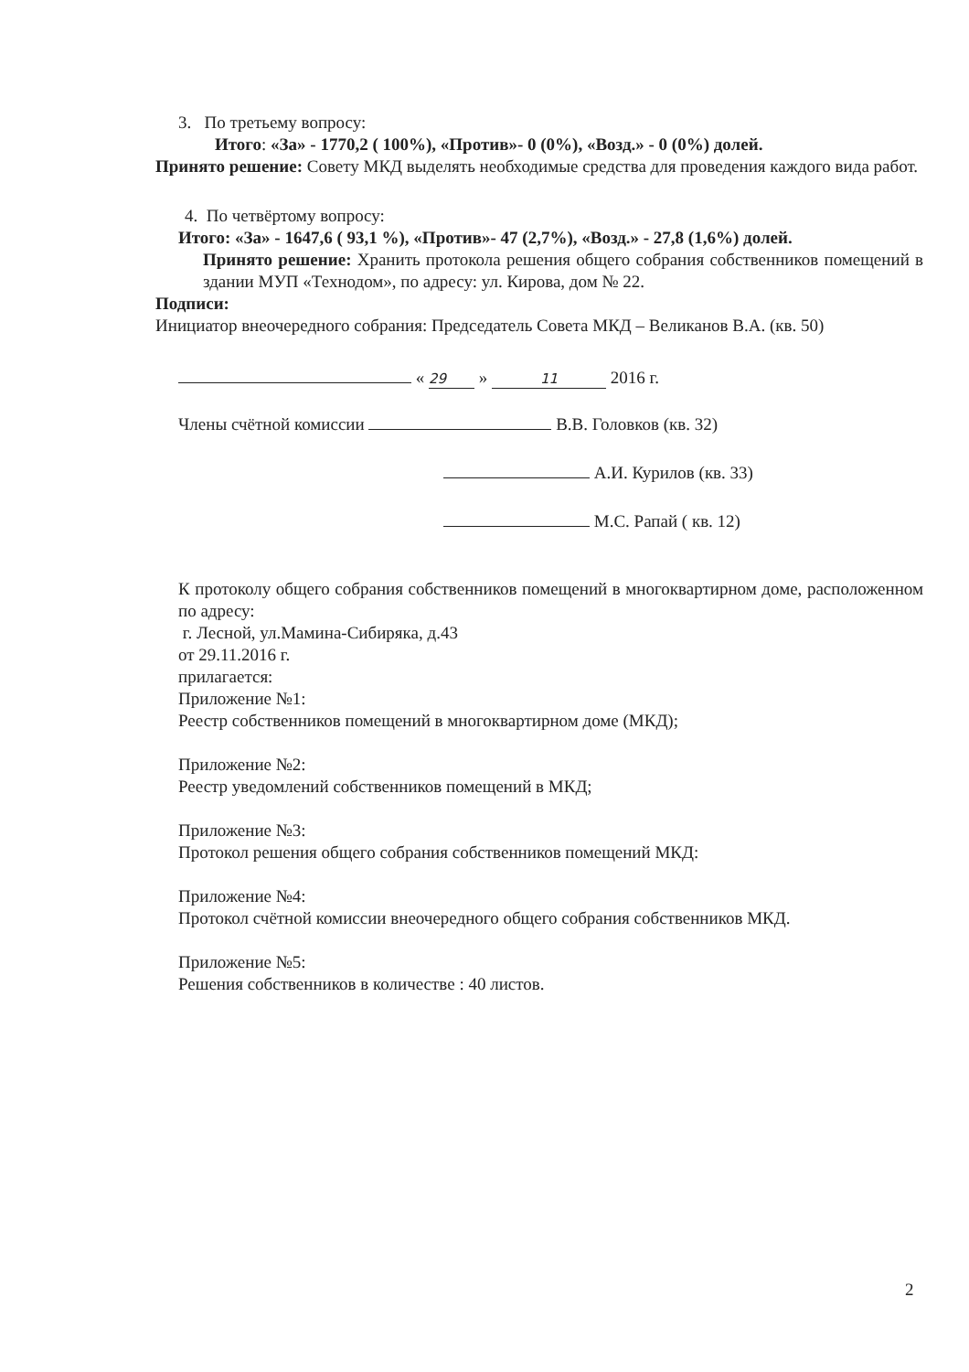3. По третьему вопросу:
Итого: «За» - 1770,2 ( 100%), «Против»- 0 (0%), «Возд.» - 0 (0%) долей.
Принято решение: Совету МКД выделять необходимые средства для проведения каждого вида работ.
4. По четвёртому вопросу:
Итого: «За» - 1647,6 ( 93,1 %), «Против»- 47 (2,7%), «Возд.» - 27,8 (1,6%) долей.
Принято решение: Хранить протокола решения общего собрания собственников помещений в здании МУП «Технодом», по адресу: ул. Кирова, дом № 22.
Подписи:
Инициатор внеочередного собрания: Председатель Совета МКД – Великанов В.А. (кв. 50)
« 29 » 11 2016 г.
Члены счётной комиссии В.В. Головков (кв. 32)
А.И. Курилов (кв. 33)
М.С. Рапай ( кв. 12)
К протоколу общего собрания собственников помещений в многоквартирном доме, расположенном по адресу:
г. Лесной, ул.Мамина-Сибиряка, д.43
от 29.11.2016 г.
прилагается:
Приложение №1:
Реестр собственников помещений в многоквартирном доме (МКД);
Приложение №2:
Реестр уведомлений собственников помещений в МКД;
Приложение №3:
Протокол решения общего собрания собственников помещений МКД:
Приложение №4:
Протокол счётной комиссии внеочередного общего собрания собственников МКД.
Приложение №5:
Решения собственников в количестве : 40 листов.
2